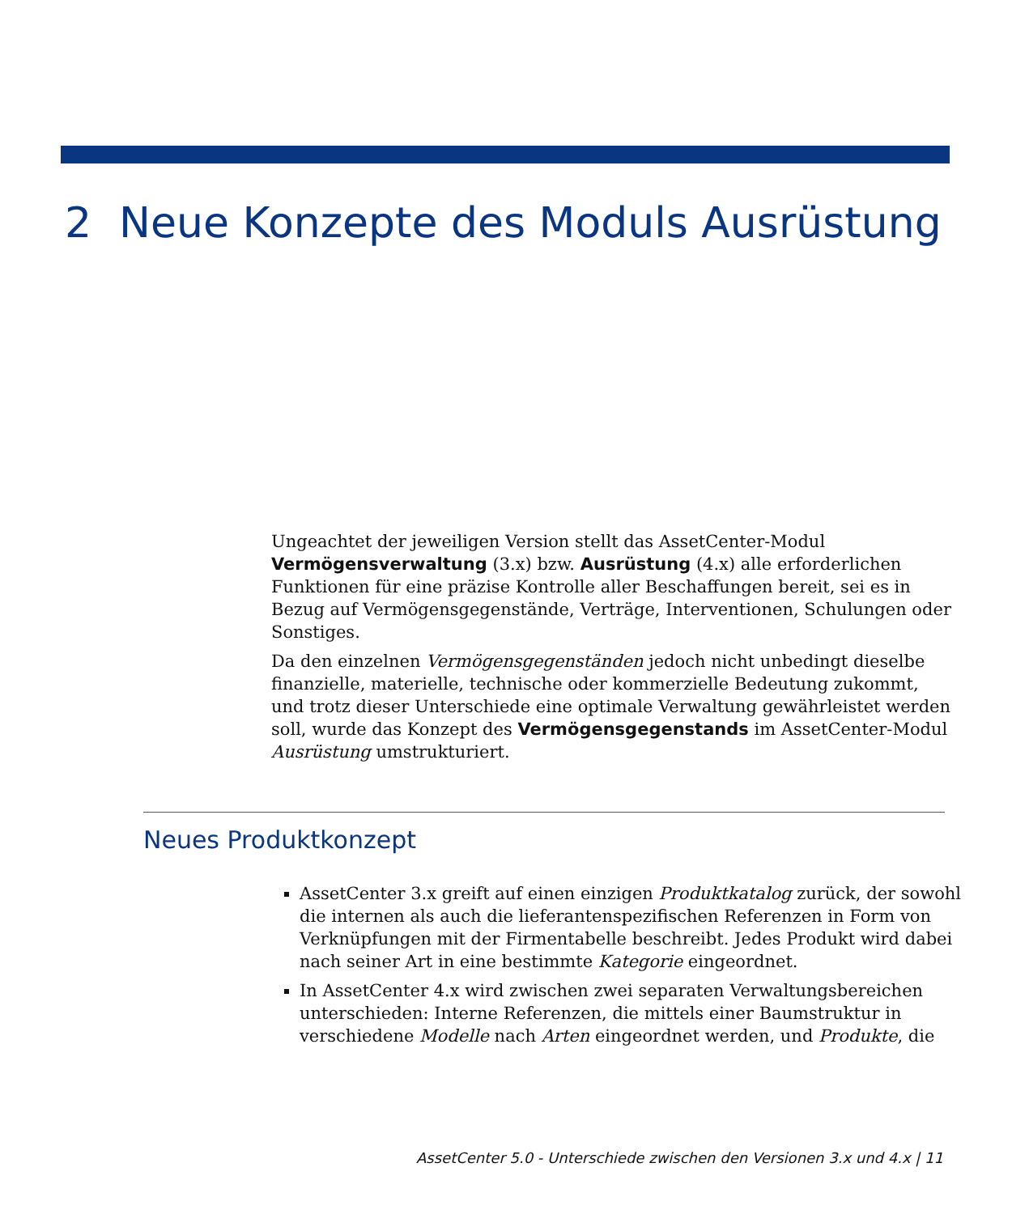2 Neue Konzepte des Moduls Ausrüstung
Ungeachtet der jeweiligen Version stellt das AssetCenter-Modul Vermögensverwaltung (3.x) bzw. Ausrüstung (4.x) alle erforderlichen Funktionen für eine präzise Kontrolle aller Beschaffungen bereit, sei es in Bezug auf Vermögensgegenstände, Verträge, Interventionen, Schulungen oder Sonstiges.
Da den einzelnen Vermögensgegenständen jedoch nicht unbedingt dieselbe finanzielle, materielle, technische oder kommerzielle Bedeutung zukommt, und trotz dieser Unterschiede eine optimale Verwaltung gewährleistet werden soll, wurde das Konzept des Vermögensgegenstands im AssetCenter-Modul Ausrüstung umstrukturiert.
Neues Produktkonzept
AssetCenter 3.x greift auf einen einzigen Produktkatalog zurück, der sowohl die internen als auch die lieferantenspezifischen Referenzen in Form von Verknüpfungen mit der Firmentabelle beschreibt. Jedes Produkt wird dabei nach seiner Art in eine bestimmte Kategorie eingeordnet.
In AssetCenter 4.x wird zwischen zwei separaten Verwaltungsbereichen unterschieden: Interne Referenzen, die mittels einer Baumstruktur in verschiedene Modelle nach Arten eingeordnet werden, und Produkte, die
AssetCenter 5.0 - Unterschiede zwischen den Versionen 3.x und 4.x | 11